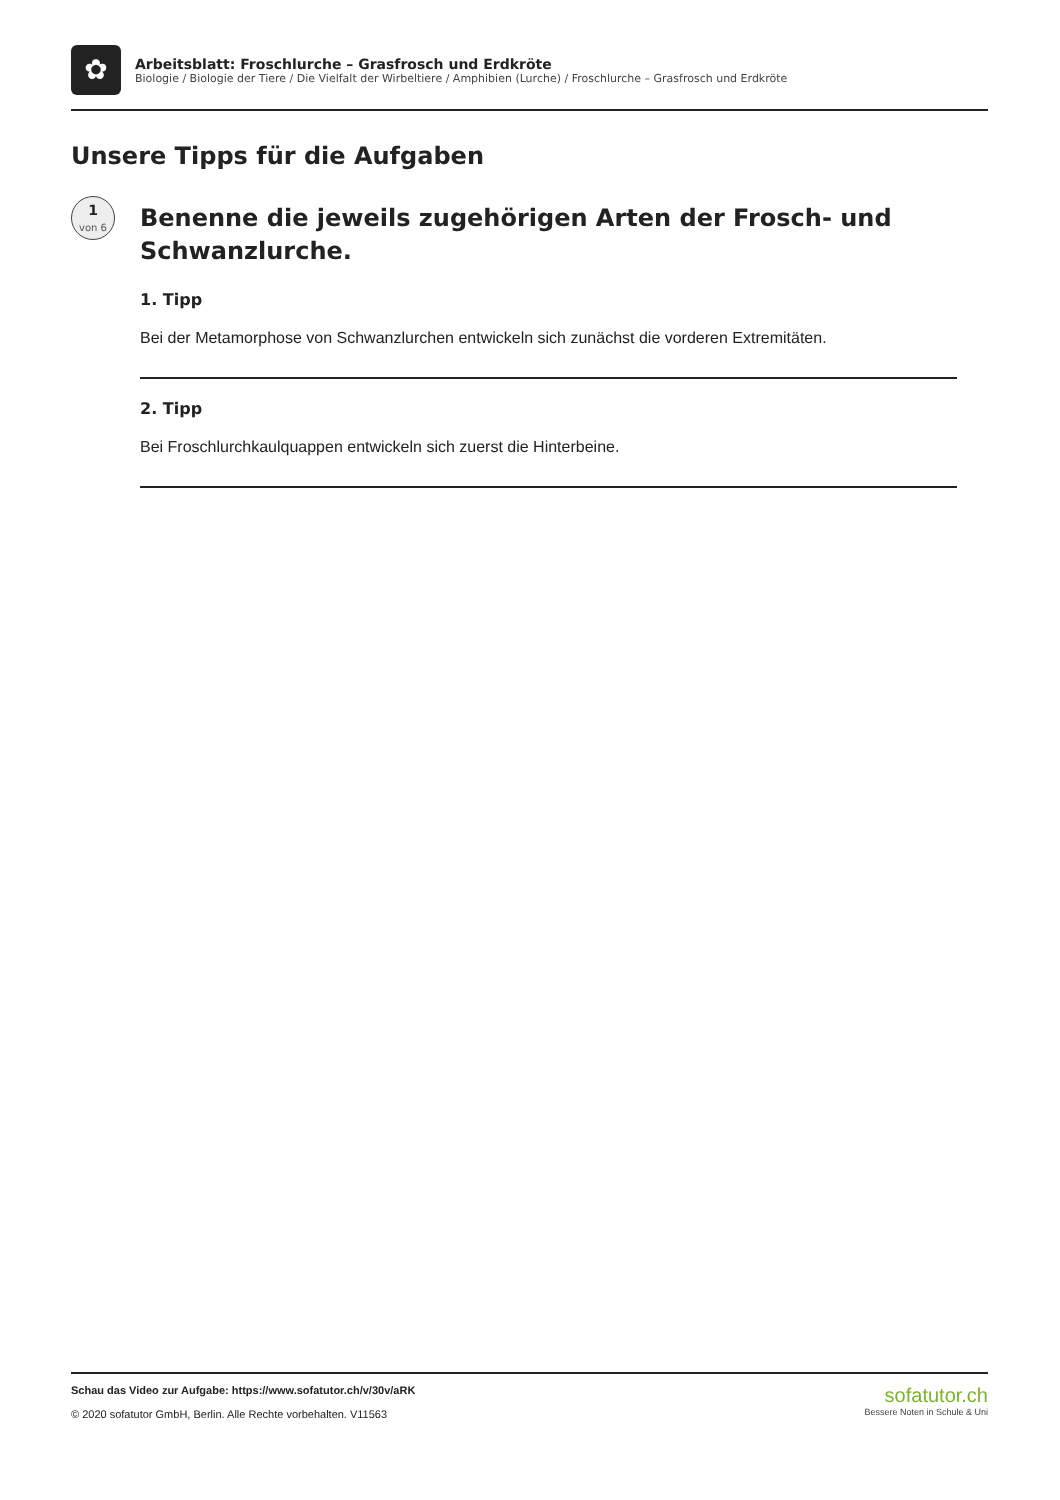✿
Arbeitsblatt: Froschlurche – Grasfrosch und Erdkröte
Biologie / Biologie der Tiere / Die Vielfalt der Wirbeltiere / Amphibien (Lurche) / Froschlurche – Grasfrosch und Erdkröte
Unsere Tipps für die Aufgaben
1
von 6
Benenne die jeweils zugehörigen Arten der Frosch- und Schwanzlurche.
1. Tipp
Bei der Metamorphose von Schwanzlurchen entwickeln sich zunächst die vorderen Extremitäten.
2. Tipp
Bei Froschlurchkaulquappen entwickeln sich zuerst die Hinterbeine.
Schau das Video zur Aufgabe: https://www.sofatutor.ch/v/30v/aRK
© 2020 sofatutor GmbH, Berlin. Alle Rechte vorbehalten. V11563
sofatutor.ch
Bessere Noten in Schule & Uni